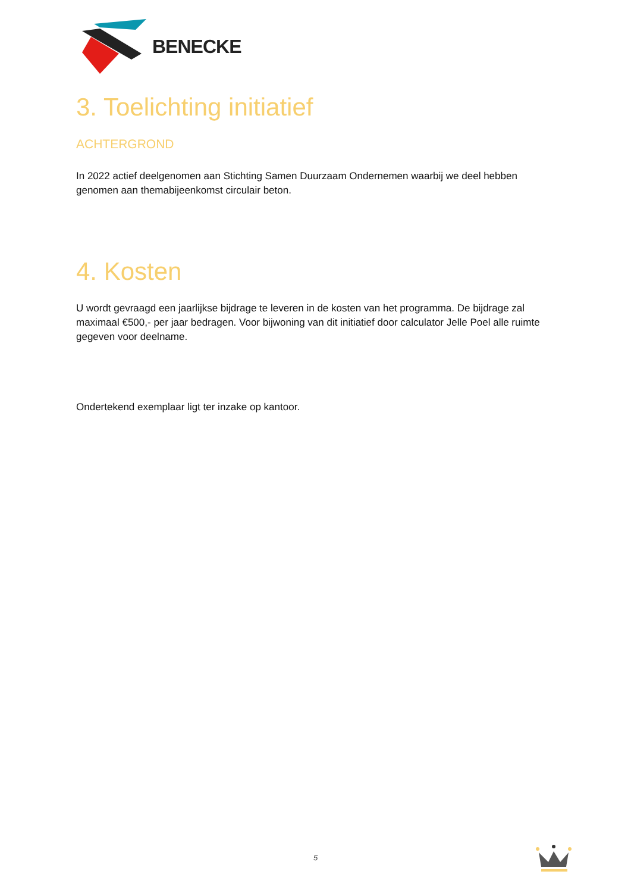BENECKE
3. Toelichting initiatief
ACHTERGROND
In 2022 actief deelgenomen aan Stichting Samen Duurzaam Ondernemen waarbij we deel hebben genomen aan themabijeenkomst circulair beton.
4. Kosten
U wordt gevraagd een jaarlijkse bijdrage te leveren in de kosten van het programma. De bijdrage zal maximaal €500,- per jaar bedragen. Voor bijwoning van dit initiatief door calculator Jelle Poel alle ruimte gegeven voor deelname.
Ondertekend exemplaar ligt ter inzake op kantoor.
5